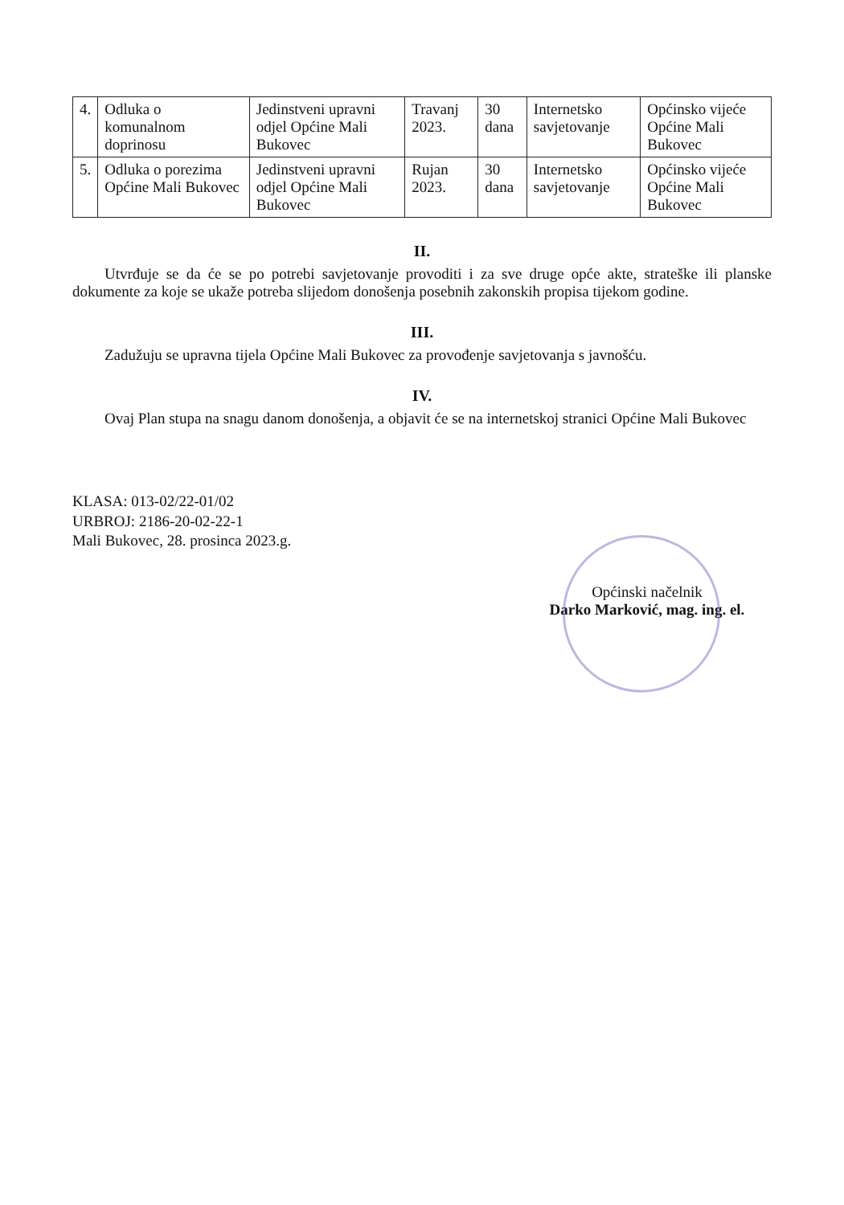| 4. | Odluka o komunalnom doprinosu | Jedinstveni upravni odjel Općine Mali Bukovec | Travanj 2023. | 30 dana | Internetsko savjetovanje | Općinsko vijeće Općine Mali Bukovec |
| 5. | Odluka o porezima Općine Mali Bukovec | Jedinstveni upravni odjel Općine Mali Bukovec | Rujan 2023. | 30 dana | Internetsko savjetovanje | Općinsko vijeće Općine Mali Bukovec |
II.
Utvrđuje se da će se po potrebi savjetovanje provoditi i za sve druge opće akte, strateške ili planske dokumente za koje se ukaže potreba slijedom donošenja posebnih zakonskih propisa tijekom godine.
III.
Zadužuju se upravna tijela Općine Mali Bukovec za provođenje savjetovanja s javnošću.
IV.
Ovaj Plan stupa na snagu danom donošenja, a objavit će se na internetskoj stranici Općine Mali Bukovec
KLASA: 013-02/22-01/02
URBROJ: 2186-20-02-22-1
Mali Bukovec, 28. prosinca 2023.g.
Općinski načelnik
Darko Marković, mag. ing. el.